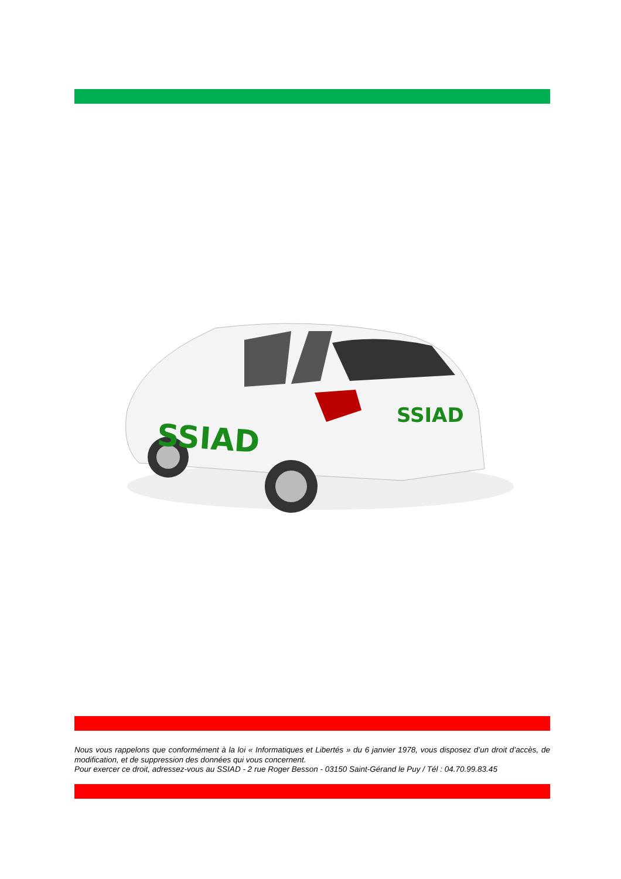SSIAD
SSIAD
Nous vous rappelons que conformément à la loi « Informatiques et Libertés » du 6 janvier 1978, vous disposez d’un droit d’accès, de modification, et de suppression des données qui vous concernent.
Pour exercer ce droit, adressez-vous au SSIAD - 2 rue Roger Besson - 03150 Saint-Gérand le Puy / Tél : 04.70.99.83.45